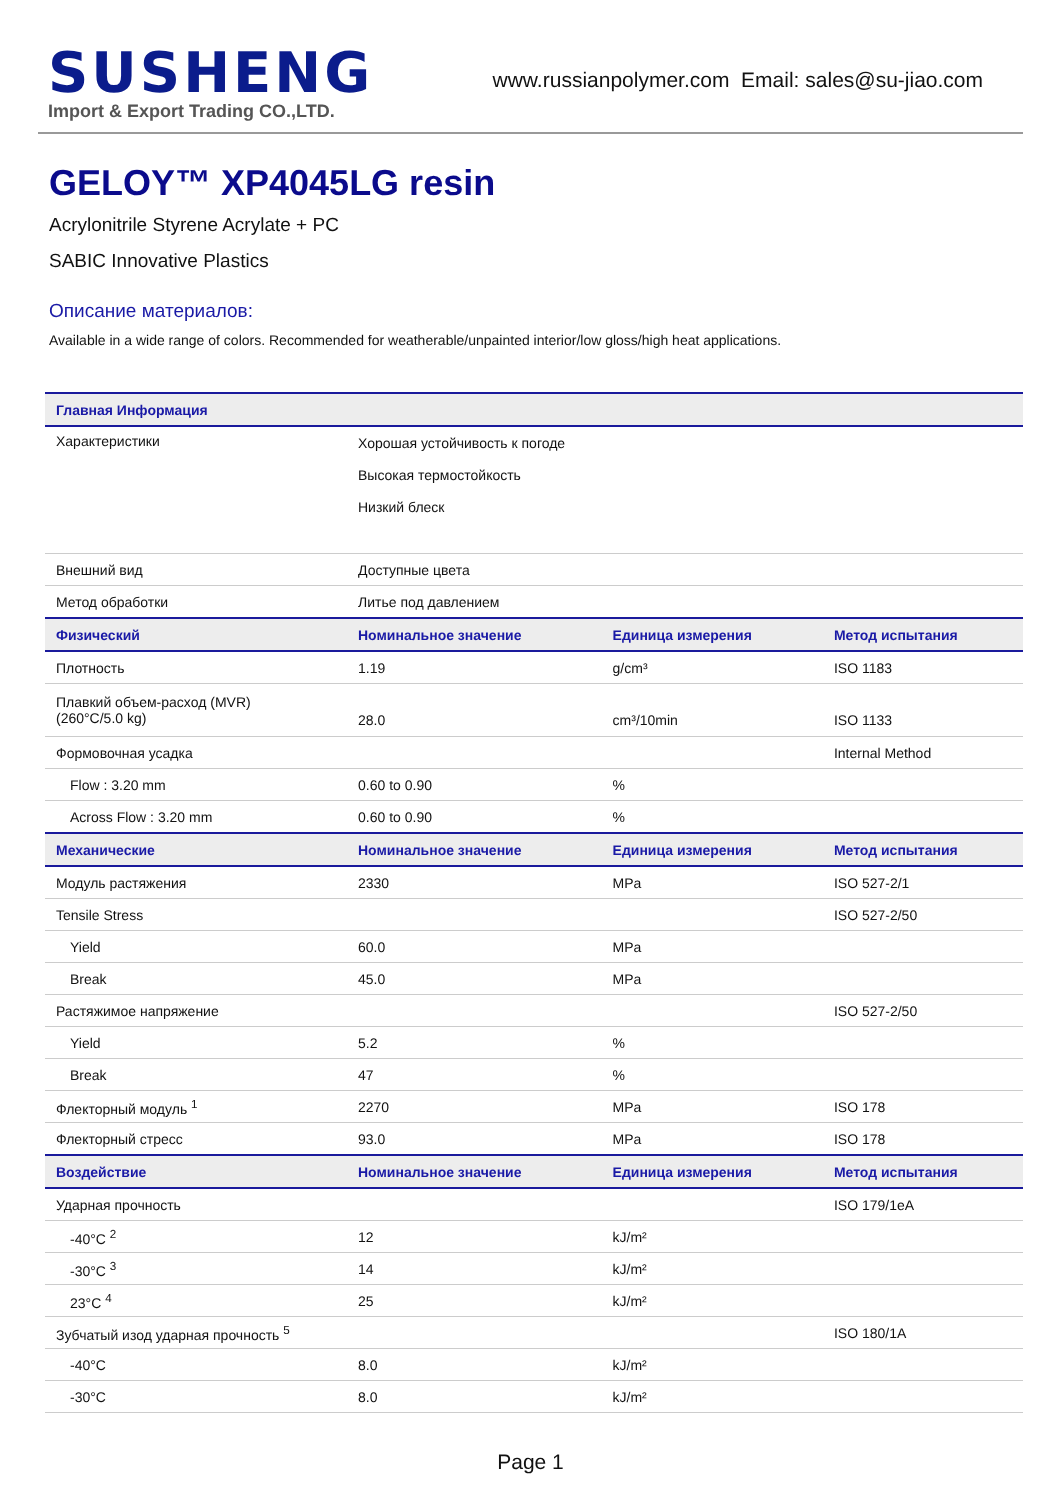SUSHENG
Import & Export Trading CO.,LTD.
www.russianpolymer.com Email: sales@su-jiao.com
GELOY™ XP4045LG resin
Acrylonitrile Styrene Acrylate + PC
SABIC Innovative Plastics
Описание материалов:
Available in a wide range of colors. Recommended for weatherable/unpainted interior/low gloss/high heat applications.
| Главная Информация | | | |
| --- | --- | --- | --- |
| Характеристики | Хорошая устойчивость к погоде Высокая термостойкость Низкий блеск | | |
| Внешний вид | Доступные цвета | | |
| Метод обработки | Литье под давлением | | |
| Физический | Номинальное значение | Единица измерения | Метод испытания |
| Плотность | 1.19 | g/cm³ | ISO 1183 |
| Плавкий объем-расход (MVR) (260°C/5.0 kg) | 28.0 | cm³/10min | ISO 1133 |
| Формовочная усадка | | | Internal Method |
| Flow : 3.20 mm | 0.60 to 0.90 | % | |
| Across Flow : 3.20 mm | 0.60 to 0.90 | % | |
| Механические | Номинальное значение | Единица измерения | Метод испытания |
| Модуль растяжения | 2330 | MPa | ISO 527-2/1 |
| Tensile Stress | | | ISO 527-2/50 |
| Yield | 60.0 | MPa | |
| Break | 45.0 | MPa | |
| Растяжимое напряжение | | | ISO 527-2/50 |
| Yield | 5.2 | % | |
| Break | 47 | % | |
| Флекторный модуль <sup>1</sup> | 2270 | MPa | ISO 178 |
| Флекторный стресс | 93.0 | MPa | ISO 178 |
| Воздействие | Номинальное значение | Единица измерения | Метод испытания |
| Ударная прочность | | | ISO 179/1eA |
| -40°C <sup>2</sup> | 12 | kJ/m² | |
| -30°C <sup>3</sup> | 14 | kJ/m² | |
| 23°C <sup>4</sup> | 25 | kJ/m² | |
| Зубчатый изод ударная прочность <sup>5</sup> | | | ISO 180/1A |
| -40°C | 8.0 | kJ/m² | |
| -30°C | 8.0 | kJ/m² | |
Page 1